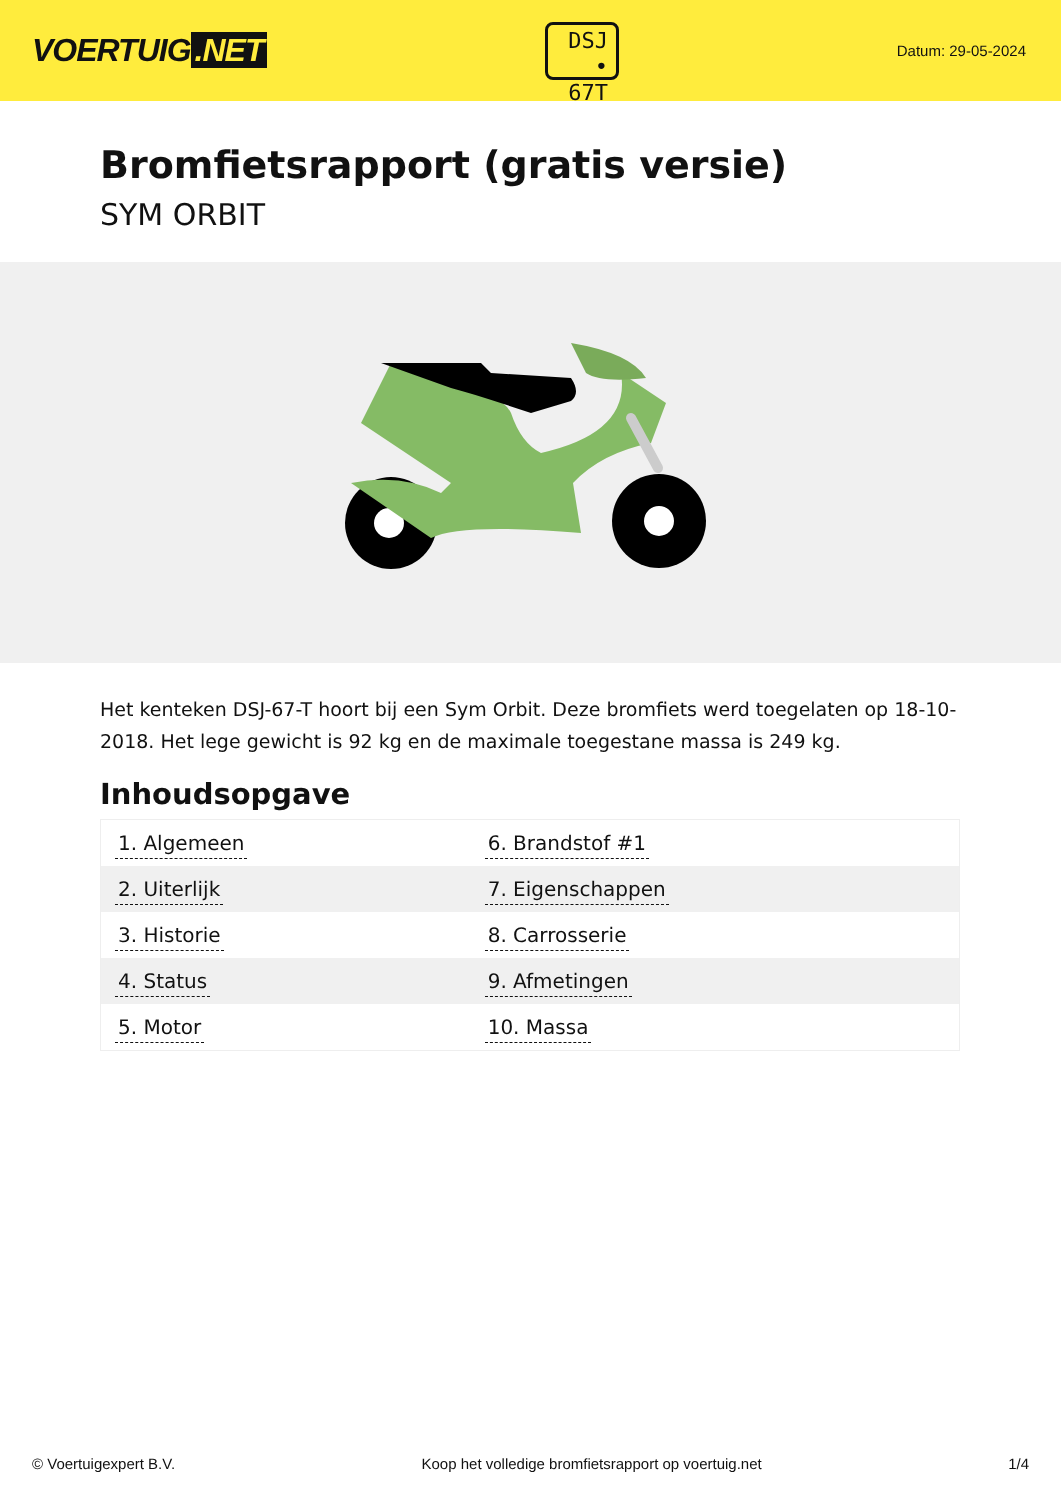VOERTUIG.NET
DSJ
• 67T
Datum: 29-05-2024
Bromfietsrapport (gratis versie)
SYM ORBIT
Het kenteken DSJ-67-T hoort bij een Sym Orbit. Deze bromfiets werd toegelaten op 18-10-2018. Het lege gewicht is 92 kg en de maximale toegestane massa is 249 kg.
Inhoudsopgave
| 1. Algemeen | 6. Brandstof #1 |
| 2. Uiterlijk | 7. Eigenschappen |
| 3. Historie | 8. Carrosserie |
| 4. Status | 9. Afmetingen |
| 5. Motor | 10. Massa |
© Voertuigexpert B.V. Koop het volledige bromfietsrapport op voertuig.net 1/4